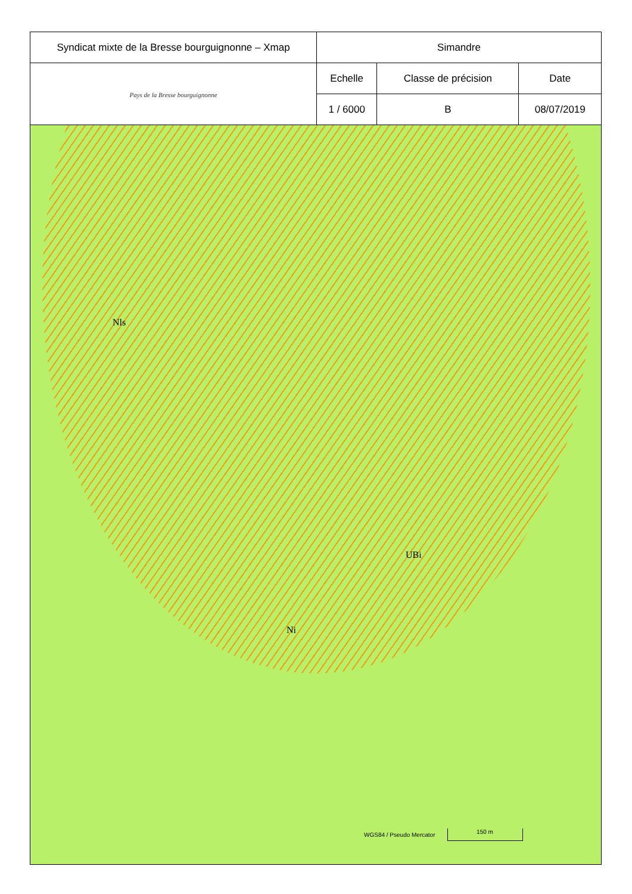| Syndicat mixte de la Bresse bourguignonne – Xmap | Simandre | | |
| Pays de la Bresse bourguignonne | Echelle | Classe de précision | Date |
| | 1 / 6000 | B | 08/07/2019 |
Nls
UBi
Ni
WGS84 / Pseudo Mercator
150 m